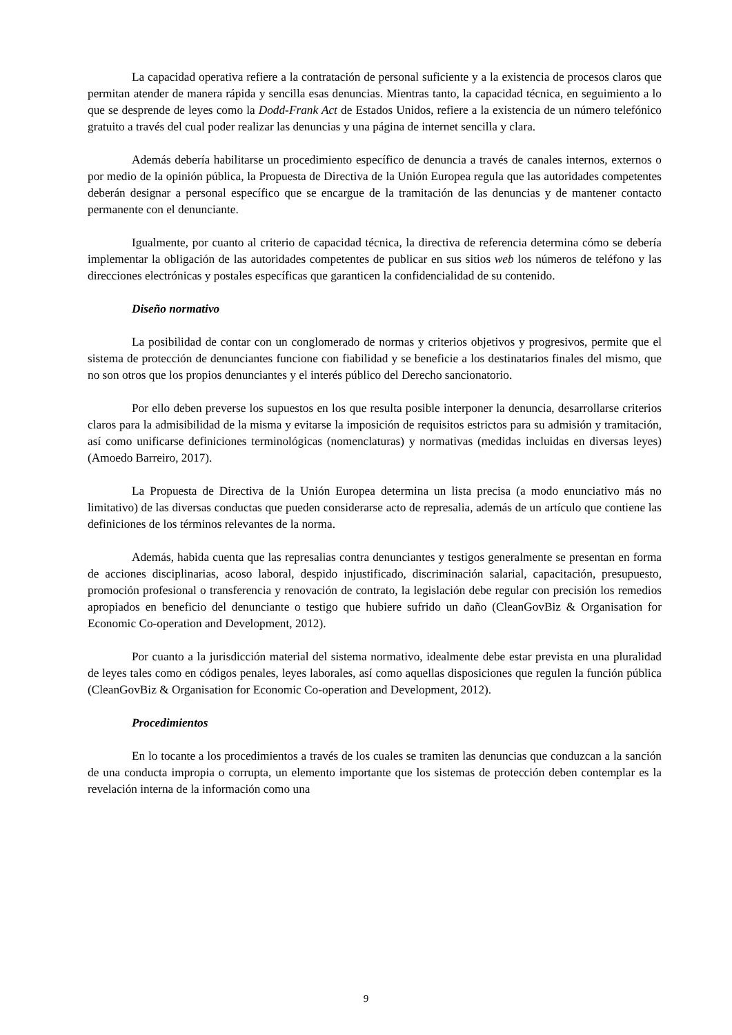La capacidad operativa refiere a la contratación de personal suficiente y a la existencia de procesos claros que permitan atender de manera rápida y sencilla esas denuncias. Mientras tanto, la capacidad técnica, en seguimiento a lo que se desprende de leyes como la Dodd-Frank Act de Estados Unidos, refiere a la existencia de un número telefónico gratuito a través del cual poder realizar las denuncias y una página de internet sencilla y clara.
Además debería habilitarse un procedimiento específico de denuncia a través de canales internos, externos o por medio de la opinión pública, la Propuesta de Directiva de la Unión Europea regula que las autoridades competentes deberán designar a personal específico que se encargue de la tramitación de las denuncias y de mantener contacto permanente con el denunciante.
Igualmente, por cuanto al criterio de capacidad técnica, la directiva de referencia determina cómo se debería implementar la obligación de las autoridades competentes de publicar en sus sitios web los números de teléfono y las direcciones electrónicas y postales específicas que garanticen la confidencialidad de su contenido.
Diseño normativo
La posibilidad de contar con un conglomerado de normas y criterios objetivos y progresivos, permite que el sistema de protección de denunciantes funcione con fiabilidad y se beneficie a los destinatarios finales del mismo, que no son otros que los propios denunciantes y el interés público del Derecho sancionatorio.
Por ello deben preverse los supuestos en los que resulta posible interponer la denuncia, desarrollarse criterios claros para la admisibilidad de la misma y evitarse la imposición de requisitos estrictos para su admisión y tramitación, así como unificarse definiciones terminológicas (nomenclaturas) y normativas (medidas incluidas en diversas leyes) (Amoedo Barreiro, 2017).
La Propuesta de Directiva de la Unión Europea determina un lista precisa (a modo enunciativo más no limitativo) de las diversas conductas que pueden considerarse acto de represalia, además de un artículo que contiene las definiciones de los términos relevantes de la norma.
Además, habida cuenta que las represalias contra denunciantes y testigos generalmente se presentan en forma de acciones disciplinarias, acoso laboral, despido injustificado, discriminación salarial, capacitación, presupuesto, promoción profesional o transferencia y renovación de contrato, la legislación debe regular con precisión los remedios apropiados en beneficio del denunciante o testigo que hubiere sufrido un daño (CleanGovBiz & Organisation for Economic Co-operation and Development, 2012).
Por cuanto a la jurisdicción material del sistema normativo, idealmente debe estar prevista en una pluralidad de leyes tales como en códigos penales, leyes laborales, así como aquellas disposiciones que regulen la función pública (CleanGovBiz & Organisation for Economic Co-operation and Development, 2012).
Procedimientos
En lo tocante a los procedimientos a través de los cuales se tramiten las denuncias que conduzcan a la sanción de una conducta impropia o corrupta, un elemento importante que los sistemas de protección deben contemplar es la revelación interna de la información como una
9